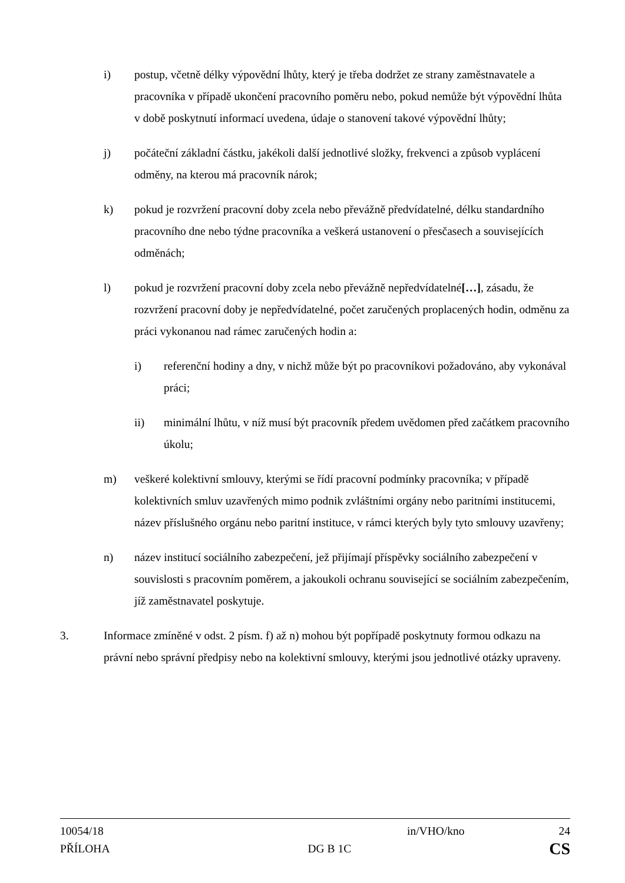i) postup, včetně délky výpovědní lhůty, který je třeba dodržet ze strany zaměstnavatele a pracovníka v případě ukončení pracovního poměru nebo, pokud nemůže být výpovědní lhůta v době poskytnutí informací uvedena, údaje o stanovení takové výpovědní lhůty;
j) počáteční základní částku, jakékoli další jednotlivé složky, frekvenci a způsob vyplácení odměny, na kterou má pracovník nárok;
k) pokud je rozvržení pracovní doby zcela nebo převážně předvídatelné, délku standardního pracovního dne nebo týdne pracovníka a veškerá ustanovení o přesčasech a souvisejících odměnách;
l) pokud je rozvržení pracovní doby zcela nebo převážně nepředvídatelné[…], zásadu, že rozvržení pracovní doby je nepředvídatelné, počet zaručených proplacených hodin, odměnu za práci vykonanou nad rámec zaručených hodin a:
i) referenční hodiny a dny, v nichž může být po pracovníkovi požadováno, aby vykonával práci;
ii) minimální lhůtu, v níž musí být pracovník předem uvědomen před začátkem pracovního úkolu;
m) veškeré kolektivní smlouvy, kterými se řídí pracovní podmínky pracovníka; v případě kolektivních smluv uzavřených mimo podnik zvláštními orgány nebo paritními institucemi, název příslušného orgánu nebo paritní instituce, v rámci kterých byly tyto smlouvy uzavřeny;
n) název institucí sociálního zabezpečení, jež přijímají příspěvky sociálního zabezpečení v souvislosti s pracovním poměrem, a jakoukoli ochranu související se sociálním zabezpečením, jíž zaměstnavatel poskytuje.
3. Informace zmíněné v odst. 2 písm. f) až n) mohou být popřípadě poskytnuty formou odkazu na právní nebo správní předpisy nebo na kolektivní smlouvy, kterými jsou jednotlivé otázky upraveny.
10054/18 in/VHO/kno 24
PŘÍLOHA DG B 1C CS